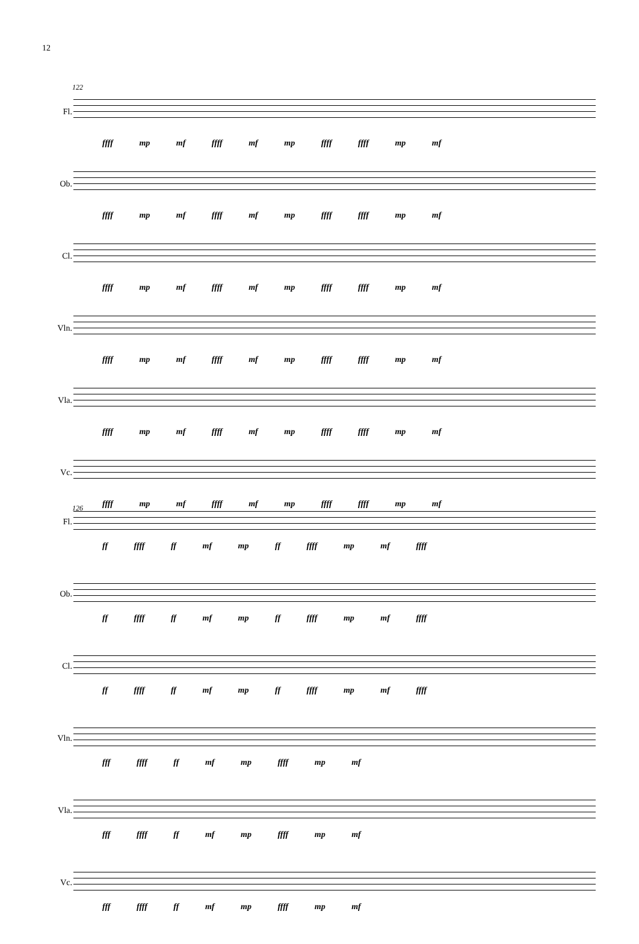12
122
Fl.
ffff mp mf ffff mf mp ffff ffff mp mf
Ob.
ffff mp mf ffff mf mp ffff ffff mp mf
Cl.
ffff mp mf ffff mf mp ffff ffff mp mf
Vln.
ffff mp mf ffff mf mp ffff ffff mp mf
Vla.
ffff mp mf ffff mf mp ffff ffff mp mf
Vc.
ffff mp mf ffff mf mp ffff ffff mp mf
126
Fl.
ff ffff ff mf mp ff ffff mp mf ffff
Ob.
ff ffff ff mf mp ff ffff mp mf ffff
Cl.
ff ffff ff mf mp ff ffff mp mf ffff
Vln.
fff ffff ff mf mp ffff mp mf
Vla.
fff ffff ff mf mp ffff mp mf
Vc.
fff ffff ff mf mp ffff mp mf